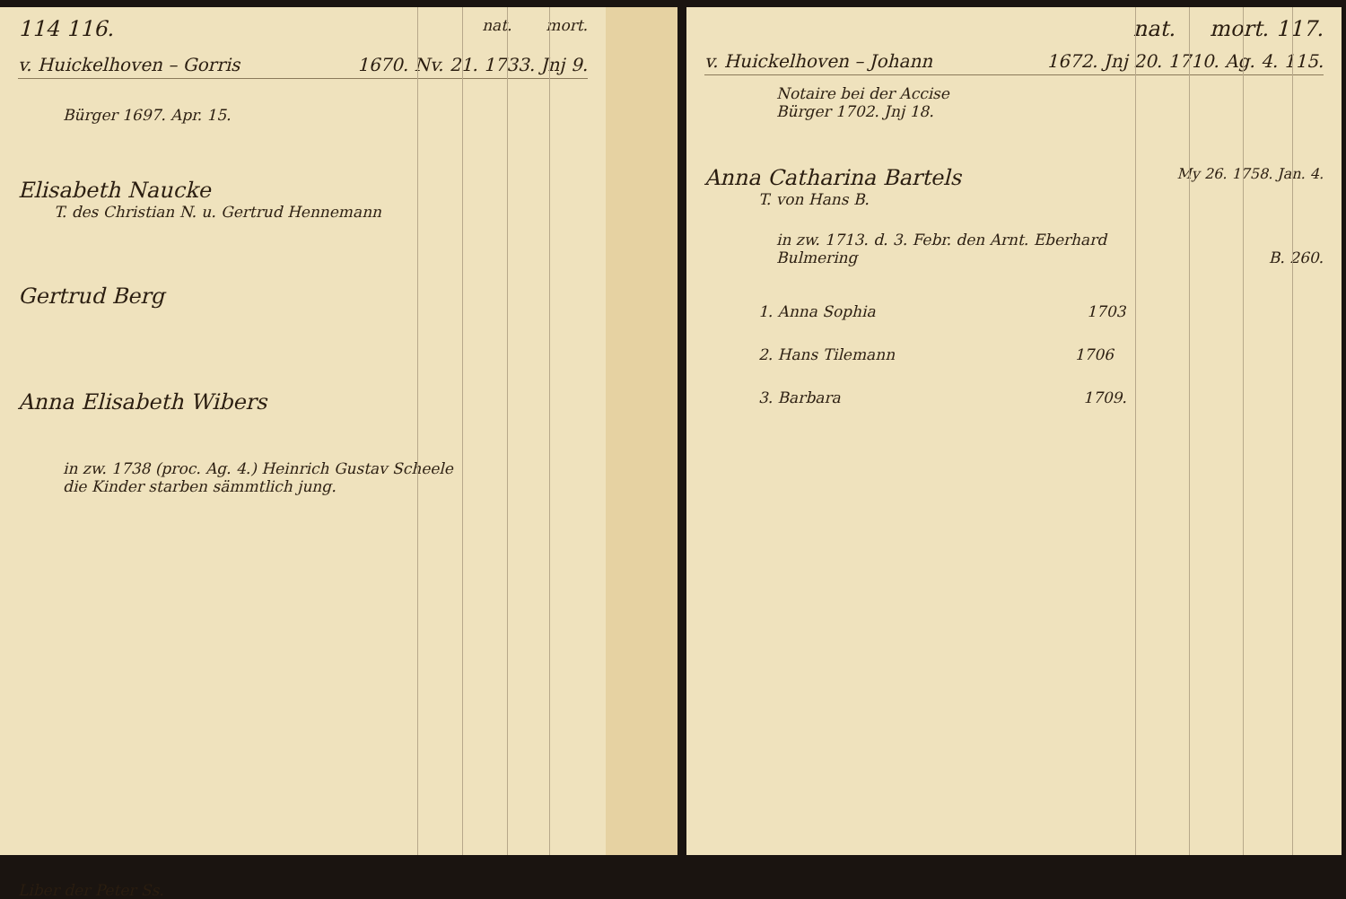114 116. nat. mort.
v. Huickelhoven – Gorris 1670. Nv. 21. 1733. Jnj 9.
Bürger 1697. Apr. 15.
Elisabeth Naucke
T. des Christian N. u. Gertrud Hennemann
Gertrud Berg
Anna Elisabeth Wibers
in zw. 1738 (proc. Ag. 4.) Heinrich Gustav Scheele
die Kinder starben sämmtlich jung.
Liber der Peter Ss.
nat. mort. 117.
v. Huickelhoven – Johann 1672. Jnj 20. 1710. Ag. 4. 115.
Notaire bei der Accise
Bürger 1702. Jnj 18.
Anna Catharina Bartels My 26. 1758. Jan. 4.
T. von Hans B.
in zw. 1713. d. 3. Febr. den Arnt. Eberhard
Bulmering B. 260.
1. Anna Sophia 1703
2. Hans Tilemann 1706
3. Barbara 1709.